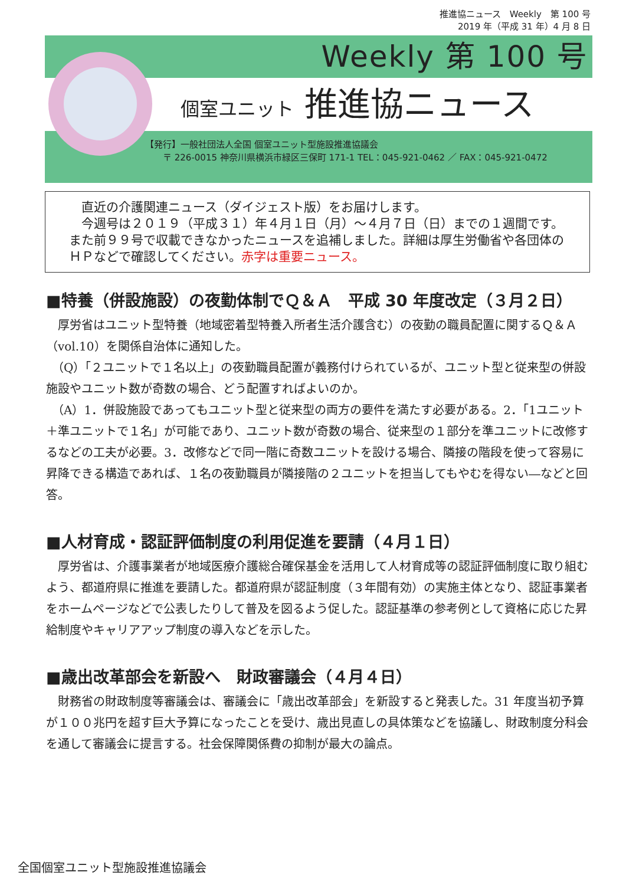推進協ニュース　Weekly　第 100 号
2019 年（平成 31 年）4 月 8 日
Weekly 第 100 号
個室ユニット 推進協ニュース
【発行】一般社団法人全国 個室ユニット型施設推進協議会
　　〒 226-0015 神奈川県横浜市緑区三保町 171-1 TEL：045-921-0462 ／ FAX：045-921-0472
　直近の介護関連ニュース（ダイジェスト版）をお届けします。
　今週号は２０１９（平成３１）年４月１日（月）～４月７日（日）までの１週間です。また前９９号で収載できなかったニュースを追補しました。詳細は厚生労働省や各団体のＨＰなどで確認してください。赤字は重要ニュース。
■特養（併設施設）の夜勤体制でＱ＆Ａ　平成 30 年度改定（３月２日）
　厚労省はユニット型特養（地域密着型特養入所者生活介護含む）の夜勤の職員配置に関するＱ＆Ａ（vol.10）を関係自治体に通知した。
　（Q）「２ユニットで１名以上」の夜勤職員配置が義務付けられているが、ユニット型と従来型の併設施設やユニット数が奇数の場合、どう配置すればよいのか。
　（A）1．併設施設であってもユニット型と従来型の両方の要件を満たす必要がある。2．「1ユニット＋準ユニットで１名」が可能であり、ユニット数が奇数の場合、従来型の１部分を準ユニットに改修するなどの工夫が必要。3．改修などで同一階に奇数ユニットを設ける場合、隣接の階段を使って容易に昇降できる構造であれば、１名の夜勤職員が隣接階の２ユニットを担当してもやむを得ない―などと回答。
■人材育成・認証評価制度の利用促進を要請（４月１日）
　厚労省は、介護事業者が地域医療介護総合確保基金を活用して人材育成等の認証評価制度に取り組むよう、都道府県に推進を要請した。都道府県が認証制度（３年間有効）の実施主体となり、認証事業者をホームページなどで公表したりして普及を図るよう促した。認証基準の参考例として資格に応じた昇給制度やキャリアアップ制度の導入などを示した。
■歳出改革部会を新設へ　財政審議会（４月４日）
　財務省の財政制度等審議会は、審議会に「歳出改革部会」を新設すると発表した。31 年度当初予算が１００兆円を超す巨大予算になったことを受け、歳出見直しの具体策などを協議し、財政制度分科会を通して審議会に提言する。社会保障関係費の抑制が最大の論点。
全国個室ユニット型施設推進協議会